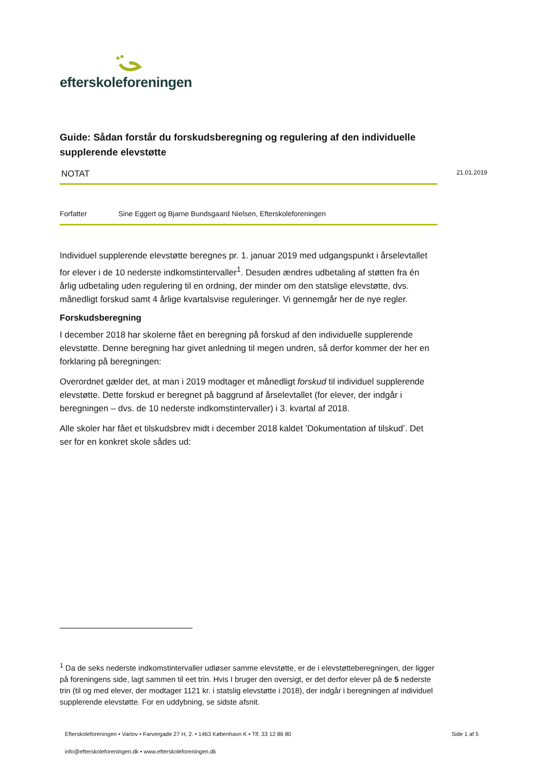efterskoleforeningen
Guide: Sådan forstår du forskudsberegning og regulering af den individuelle supplerende elevstøtte
NOTAT 21.01.2019
Forfatter Sine Eggert og Bjarne Bundsgaard Nielsen, Efterskoleforeningen
Individuel supplerende elevstøtte beregnes pr. 1. januar 2019 med udgangspunkt i årselevtallet for elever i de 10 nederste indkomstintervaller<sup>1</sup>. Desuden ændres udbetaling af støtten fra én årlig udbetaling uden regulering til en ordning, der minder om den statslige elevstøtte, dvs. månedligt forskud samt 4 årlige kvartalsvise reguleringer. Vi gennemgår her de nye regler.
Forskudsberegning
I december 2018 har skolerne fået en beregning på forskud af den individuelle supplerende elevstøtte. Denne beregning har givet anledning til megen undren, så derfor kommer der her en forklaring på beregningen:
Overordnet gælder det, at man i 2019 modtager et månedligt forskud til individuel supplerende elevstøtte. Dette forskud er beregnet på baggrund af årselevtallet (for elever, der indgår i beregningen – dvs. de 10 nederste indkomstintervaller) i 3. kvartal af 2018.
Alle skoler har fået et tilskudsbrev midt i december 2018 kaldet ’Dokumentation af tilskud’. Det ser for en konkret skole sådes ud:
<sup>1</sup> Da de seks nederste indkomstintervaller udløser samme elevstøtte, er de i elevstøtteberegningen, der ligger på foreningens side, lagt sammen til eet trin. Hvis I bruger den oversigt, er det derfor elever på de 5 nederste trin (til og med elever, der modtager 1121 kr. i statslig elevstøtte i 2018), der indgår i beregningen af individuel supplerende elevstøtte. For en uddybning, se sidste afsnit.
Efterskoleforeningen • Vartov • Farvergade 27 H, 2. • 1463 København K • Tlf. 33 12 86 80 Side 1 af 5
info@efterskoleforeningen.dk • www.efterskoleforeningen.dk